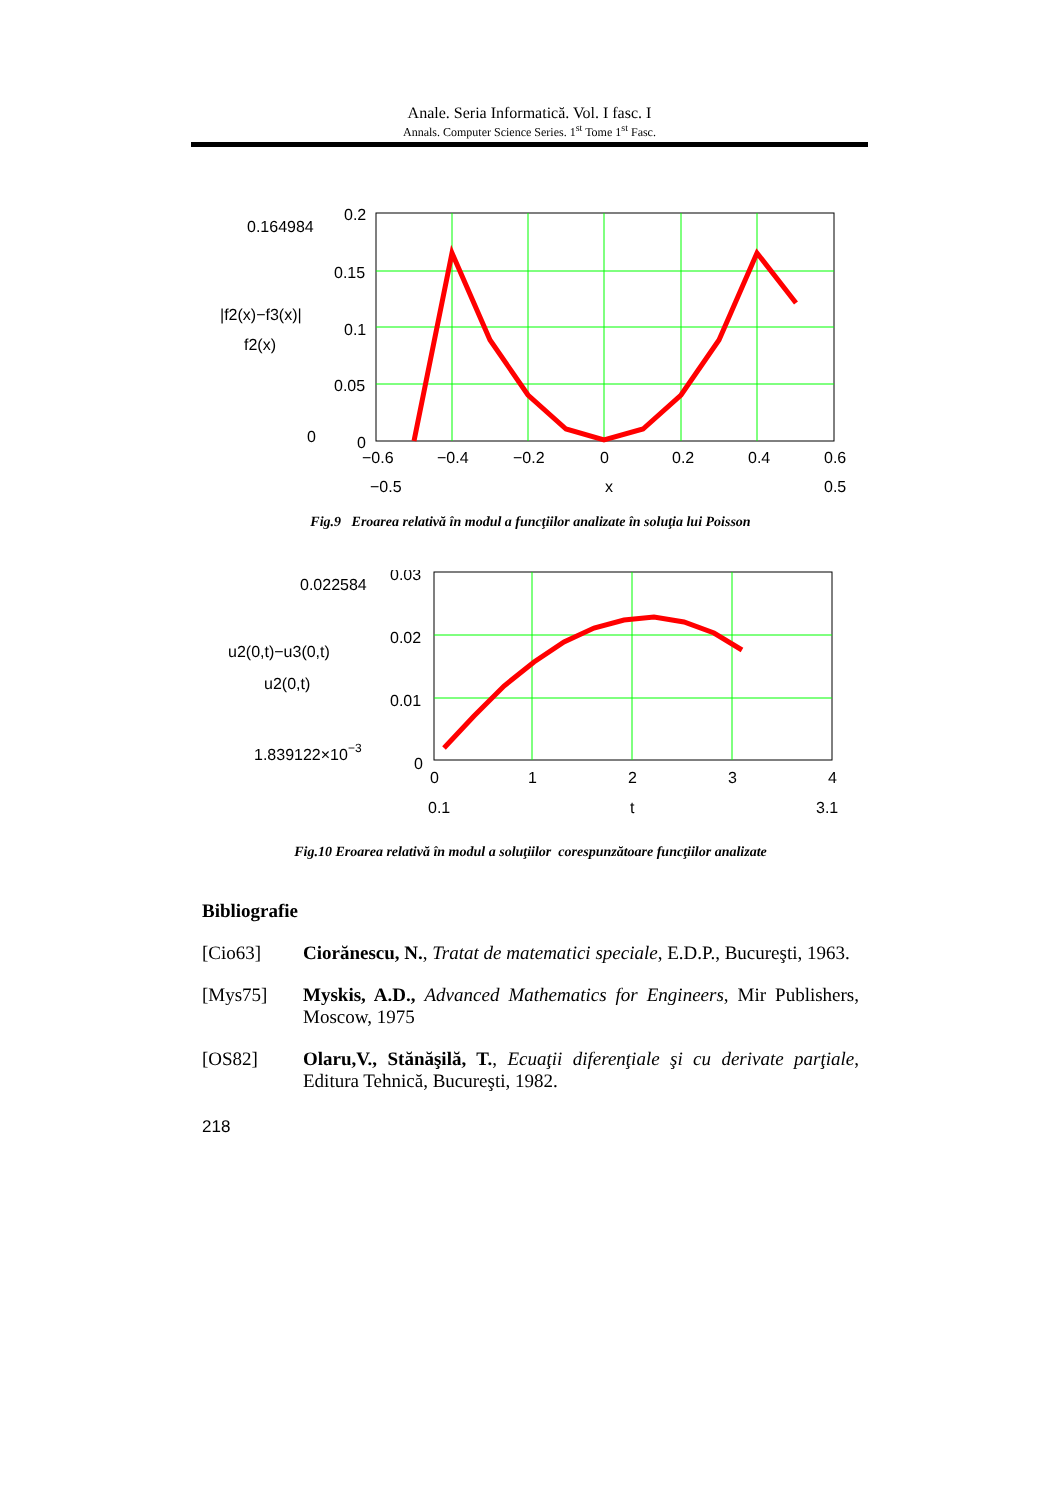Anale. Seria Informatică. Vol. I fasc. I
Annals. Computer Science Series. 1<sup>st</sup> Tome 1<sup>st</sup> Fasc.
0.164984
0.2
0.15
0.1
0.05
0
0
|f2(x)−f3(x)|
f2(x)
−0.6
−0.4
−0.2
0
0.2
0.4
0.6
−0.5
x
0.5
Fig.9 Eroarea relativă în modul a funcţiilor analizate în soluţia lui Poisson
0.022584
0.03
0.02
0.01
0
u2(0,t)−u3(0,t)
u2(0,t)
1.839122×10−3
0
1
2
3
4
0.1
t
3.1
Fig.10 Eroarea relativă în modul a soluţiilor corespunzătoare funcţiilor analizate
Bibliografie
[Cio63] Ciorănescu, N., Tratat de matematici speciale, E.D.P., Bucureşti, 1963.
[Mys75] Myskis, A.D., Advanced Mathematics for Engineers, Mir Publishers, Moscow, 1975
[OS82] Olaru,V., Stănăşilă, T., Ecuaţii diferenţiale şi cu derivate parţiale, Editura Tehnică, Bucureşti, 1982.
218